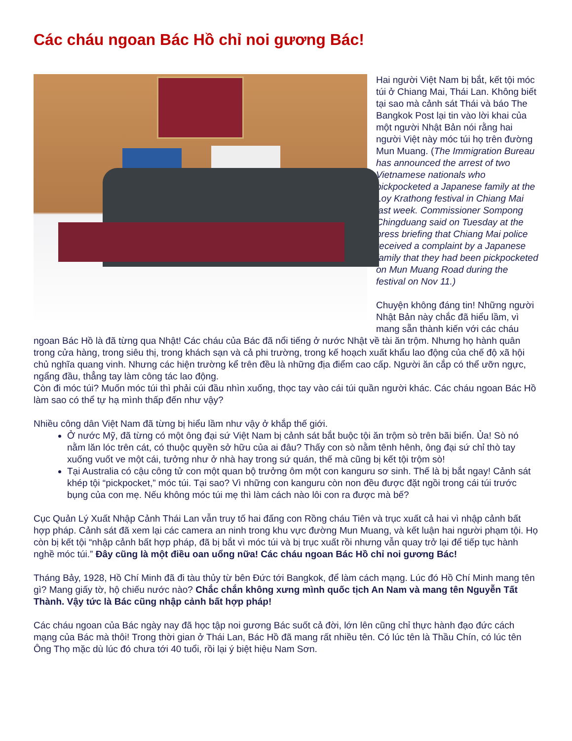Các cháu ngoan Bác Hồ chỉ noi gương Bác!
Hai người Việt Nam bị bắt, kết tội móc túi ở Chiang Mai, Thái Lan. Không biết tại sao mà cảnh sát Thái và báo The Bangkok Post lại tin vào lời khai của một người Nhật Bản nói rằng hai người Việt này móc túi họ trên đường Mun Muang. (The Immigration Bureau has announced the arrest of two Vietnamese nationals who pickpocketed a Japanese family at the Loy Krathong festival in Chiang Mai last week. Commissioner Sompong Chingduang said on Tuesday at the press briefing that Chiang Mai police received a complaint by a Japanese family that they had been pickpocketed on Mun Muang Road during the festival on Nov 11.)
Chuyện không đáng tin! Những người Nhật Bản này chắc đã hiểu lầm, vì mang sẵn thành kiến với các cháu ngoan Bác Hồ là đã từng qua Nhật! Các cháu của Bác đã nổi tiếng ở nước Nhật về tài ăn trộm. Nhưng họ hành quân trong cửa hàng, trong siêu thị, trong khách sạn và cả phi trường, trong kế hoạch xuất khẩu lao động của chế độ xã hội chủ nghĩa quang vinh. Nhưng các hiện trường kể trên đều là những địa điểm cao cấp. Người ăn cắp có thể ưỡn ngực, ngẩng đầu, thẳng tay làm công tác lao động.
Còn đi móc túi? Muốn móc túi thì phải cúi đầu nhìn xuống, thọc tay vào cái túi quần người khác. Các cháu ngoan Bác Hồ làm sao có thể tự hạ mình thấp đến như vậy?
Nhiều công dân Việt Nam đã từng bị hiểu lầm như vậy ở khắp thế giới.
Ở nước Mỹ, đã từng có một ông đại sứ Việt Nam bị cảnh sát bắt buộc tội ăn trộm sò trên bãi biển. Ủa! Sò nó nằm lăn lóc trên cát, có thuộc quyền sở hữu của ai đâu? Thấy con sò nằm tênh hênh, ông đại sứ chỉ thò tay xuống vuốt ve một cái, tưởng như ở nhà hay trong sứ quán, thế mà cũng bị kết tội trộm sò!
Tại Australia có cậu công tử con một quan bộ trưởng ôm một con kanguru sơ sinh. Thế là bị bắt ngay! Cảnh sát khép tội “pickpocket,” móc túi. Tại sao? Vì những con kanguru còn non đều được đặt ngồi trong cái túi trước bụng của con mẹ. Nếu không móc túi mẹ thì làm cách nào lôi con ra được mà bế?
Cục Quản Lý Xuất Nhập Cảnh Thái Lan vẫn truy tố hai đấng con Rồng cháu Tiên và trục xuất cả hai vì nhập cảnh bất hợp pháp. Cảnh sát đã xem lại các camera an ninh trong khu vực đường Mun Muang, và kết luận hai người phạm tội. Họ còn bị kết tội “nhập cảnh bất hợp pháp, đã bị bắt vì móc túi và bị trục xuất rồi nhưng vẫn quay trở lại để tiếp tục hành nghề móc túi.” Đây cũng là một điều oan uổng nữa! Các cháu ngoan Bác Hồ chỉ noi gương Bác!
Tháng Bảy, 1928, Hồ Chí Minh đã đi tàu thủy từ bên Đức tới Bangkok, để làm cách mạng. Lúc đó Hồ Chí Minh mang tên gì? Mang giấy tờ, hộ chiếu nước nào? Chắc chắn không xưng mình quốc tịch An Nam và mang tên Nguyễn Tất Thành. Vậy tức là Bác cũng nhập cảnh bất hợp pháp!
Các cháu ngoan của Bác ngày nay đã học tập noi gương Bác suốt cả đời, lớn lên cũng chỉ thực hành đạo đức cách mạng của Bác mà thôi! Trong thời gian ở Thái Lan, Bác Hồ đã mang rất nhiều tên. Có lúc tên là Thầu Chín, có lúc tên Ông Thọ mặc dù lúc đó chưa tới 40 tuổi, rồi lại ý biệt hiệu Nam Sơn.